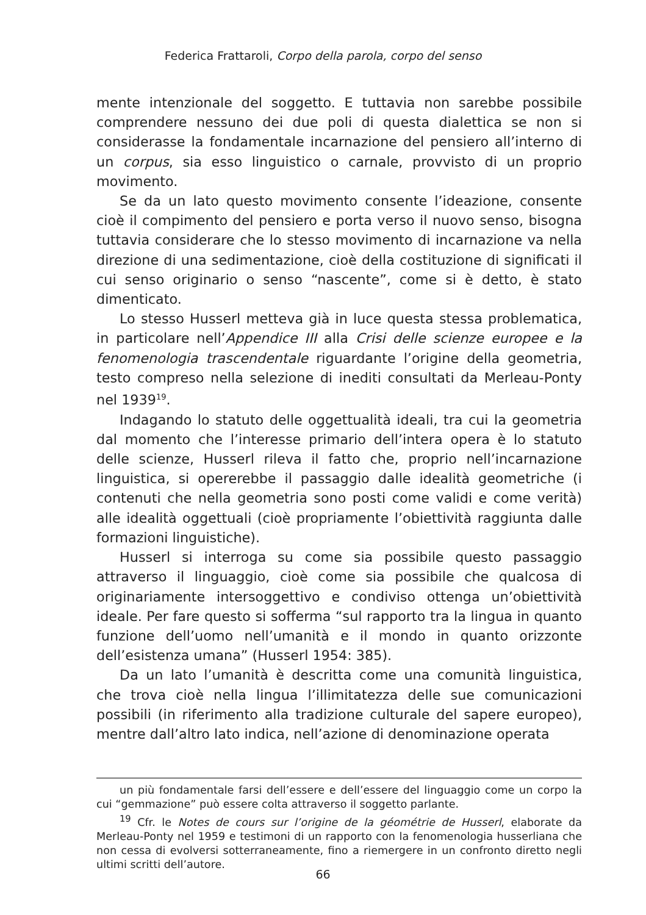Federica Frattaroli, Corpo della parola, corpo del senso
mente intenzionale del soggetto. E tuttavia non sarebbe possibile comprendere nessuno dei due poli di questa dialettica se non si considerasse la fondamentale incarnazione del pensiero all’interno di un corpus, sia esso linguistico o carnale, provvisto di un proprio movimento.
Se da un lato questo movimento consente l’ideazione, consente cioè il compimento del pensiero e porta verso il nuovo senso, bisogna tuttavia considerare che lo stesso movimento di incarnazione va nella direzione di una sedimentazione, cioè della costituzione di significati il cui senso originario o senso “nascente”, come si è detto, è stato dimenticato.
Lo stesso Husserl metteva già in luce questa stessa problematica, in particolare nell’Appendice III alla Crisi delle scienze europee e la fenomenologia trascendentale riguardante l’origine della geometria, testo compreso nella selezione di inediti consultati da Merleau-Ponty nel 1939<sup>19</sup>.
Indagando lo statuto delle oggettualità ideali, tra cui la geometria dal momento che l’interesse primario dell’intera opera è lo statuto delle scienze, Husserl rileva il fatto che, proprio nell’incarnazione linguistica, si opererebbe il passaggio dalle idealità geometriche (i contenuti che nella geometria sono posti come validi e come verità) alle idealità oggettuali (cioè propriamente l’obiettività raggiunta dalle formazioni linguistiche).
Husserl si interroga su come sia possibile questo passaggio attraverso il linguaggio, cioè come sia possibile che qualcosa di originariamente intersoggettivo e condiviso ottenga un’obiettività ideale. Per fare questo si sofferma “sul rapporto tra la lingua in quanto funzione dell’uomo nell’umanità e il mondo in quanto orizzonte dell’esistenza umana” (Husserl 1954: 385).
Da un lato l’umanità è descritta come una comunità linguistica, che trova cioè nella lingua l’illimitatezza delle sue comunicazioni possibili (in riferimento alla tradizione culturale del sapere europeo), mentre dall’altro lato indica, nell’azione di denominazione operata
un più fondamentale farsi dell’essere e dell’essere del linguaggio come un corpo la cui “gemmazione” può essere colta attraverso il soggetto parlante.
<sup>19</sup> Cfr. le Notes de cours sur l’origine de la géométrie de Husserl, elaborate da Merleau-Ponty nel 1959 e testimoni di un rapporto con la fenomenologia husserliana che non cessa di evolversi sotterraneamente, fino a riemergere in un confronto diretto negli ultimi scritti dell’autore.
66